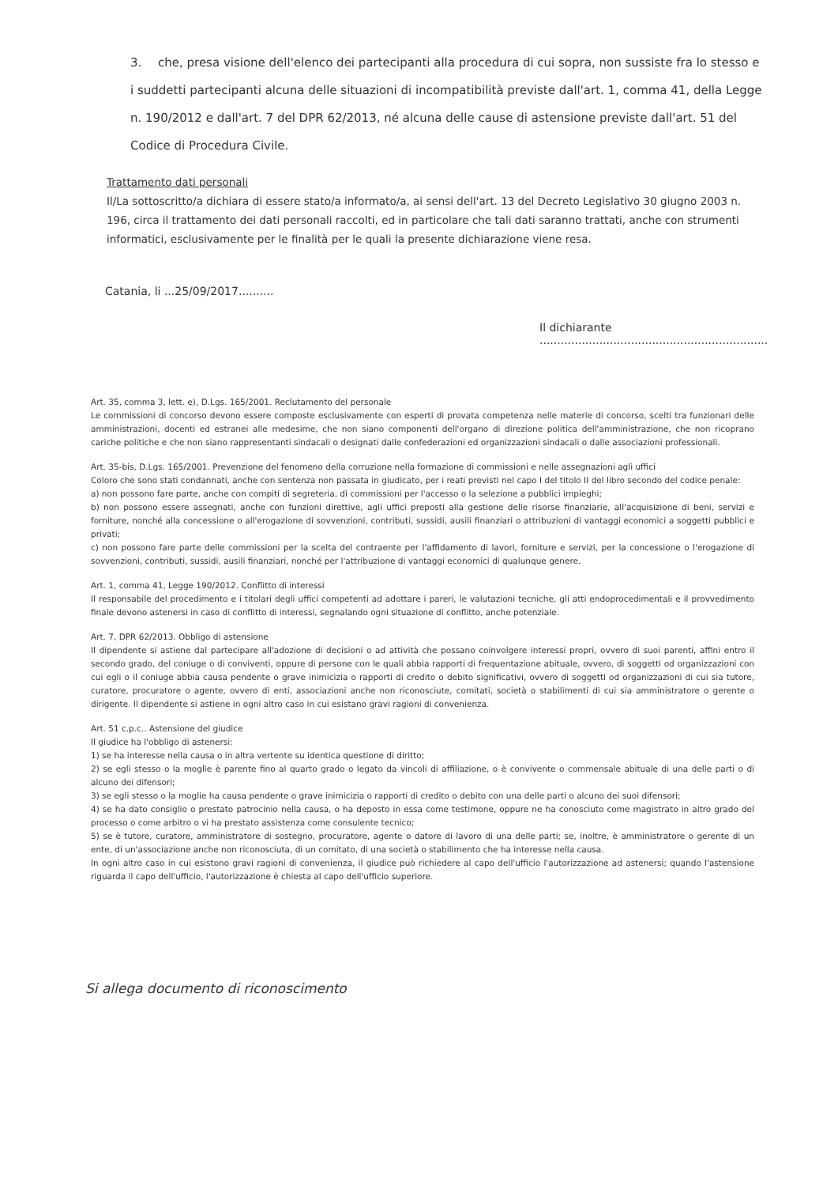3. che, presa visione dell'elenco dei partecipanti alla procedura di cui sopra, non sussiste fra lo stesso e i suddetti partecipanti alcuna delle situazioni di incompatibilità previste dall'art. 1, comma 41, della Legge n. 190/2012 e dall'art. 7 del DPR 62/2013, né alcuna delle cause di astensione previste dall'art. 51 del Codice di Procedura Civile.
Trattamento dati personali
Il/La sottoscritto/a dichiara di essere stato/a informato/a, ai sensi dell'art. 13 del Decreto Legislativo 30 giugno 2003 n. 196, circa il trattamento dei dati personali raccolti, ed in particolare che tali dati saranno trattati, anche con strumenti informatici, esclusivamente per le finalità per le quali la presente dichiarazione viene resa.
Catania, li ...25/09/2017..........
Il dichiarante
.................................................................
Art. 35, comma 3, lett. e), D.Lgs. 165/2001. Reclutamento del personale
Le commissioni di concorso devono essere composte esclusivamente con esperti di provata competenza nelle materie di concorso, scelti tra funzionari delle amministrazioni, docenti ed estranei alle medesime, che non siano componenti dell'organo di direzione politica dell'amministrazione, che non ricoprano cariche politiche e che non siano rappresentanti sindacali o designati dalle confederazioni ed organizzazioni sindacali o dalle associazioni professionali.
Art. 35-bis, D.Lgs. 165/2001. Prevenzione del fenomeno della corruzione nella formazione di commissioni e nelle assegnazioni agli uffici
Coloro che sono stati condannati, anche con sentenza non passata in giudicato, per i reati previsti nel capo I del titolo II del libro secondo del codice penale:
a) non possono fare parte, anche con compiti di segreteria, di commissioni per l'accesso o la selezione a pubblici impieghi;
b) non possono essere assegnati, anche con funzioni direttive, agli uffici preposti alla gestione delle risorse finanziarie, all'acquisizione di beni, servizi e forniture, nonché alla concessione o all'erogazione di sovvenzioni, contributi, sussidi, ausili finanziari o attribuzioni di vantaggi economici a soggetti pubblici e privati;
c) non possono fare parte delle commissioni per la scelta del contraente per l'affidamento di lavori, forniture e servizi, per la concessione o l'erogazione di sovvenzioni, contributi, sussidi, ausili finanziari, nonché per l'attribuzione di vantaggi economici di qualunque genere.
Art. 1, comma 41, Legge 190/2012. Conflitto di interessi
Il responsabile del procedimento e i titolari degli uffici competenti ad adottare i pareri, le valutazioni tecniche, gli atti endoprocedimentali e il provvedimento finale devono astenersi in caso di conflitto di interessi, segnalando ogni situazione di conflitto, anche potenziale.
Art. 7, DPR 62/2013. Obbligo di astensione
Il dipendente si astiene dal partecipare all'adozione di decisioni o ad attività che possano coinvolgere interessi propri, ovvero di suoi parenti, affini entro il secondo grado, del coniuge o di conviventi, oppure di persone con le quali abbia rapporti di frequentazione abituale, ovvero, di soggetti od organizzazioni con cui egli o il coniuge abbia causa pendente o grave inimicizia o rapporti di credito o debito significativi, ovvero di soggetti od organizzazioni di cui sia tutore, curatore, procuratore o agente, ovvero di enti, associazioni anche non riconosciute, comitati, società o stabilimenti di cui sia amministratore o gerente o dirigente. Il dipendente si astiene in ogni altro caso in cui esistano gravi ragioni di convenienza.
Art. 51 c.p.c.. Astensione del giudice
Il giudice ha l'obbligo di astenersi:
1) se ha interesse nella causa o in altra vertente su identica questione di diritto;
2) se egli stesso o la moglie è parente fino al quarto grado o legato da vincoli di affiliazione, o è convivente o commensale abituale di una delle parti o di alcuno dei difensori;
3) se egli stesso o la moglie ha causa pendente o grave inimicizia o rapporti di credito o debito con una delle parti o alcuno dei suoi difensori;
4) se ha dato consiglio o prestato patrocinio nella causa, o ha deposto in essa come testimone, oppure ne ha conosciuto come magistrato in altro grado del processo o come arbitro o vi ha prestato assistenza come consulente tecnico;
5) se è tutore, curatore, amministratore di sostegno, procuratore, agente o datore di lavoro di una delle parti; se, inoltre, è amministratore o gerente di un ente, di un'associazione anche non riconosciuta, di un comitato, di una società o stabilimento che ha interesse nella causa.
In ogni altro caso in cui esistono gravi ragioni di convenienza, il giudice può richiedere al capo dell'ufficio l'autorizzazione ad astenersi; quando l'astensione riguarda il capo dell'ufficio, l'autorizzazione è chiesta al capo dell'ufficio superiore.
Si allega documento di riconoscimento